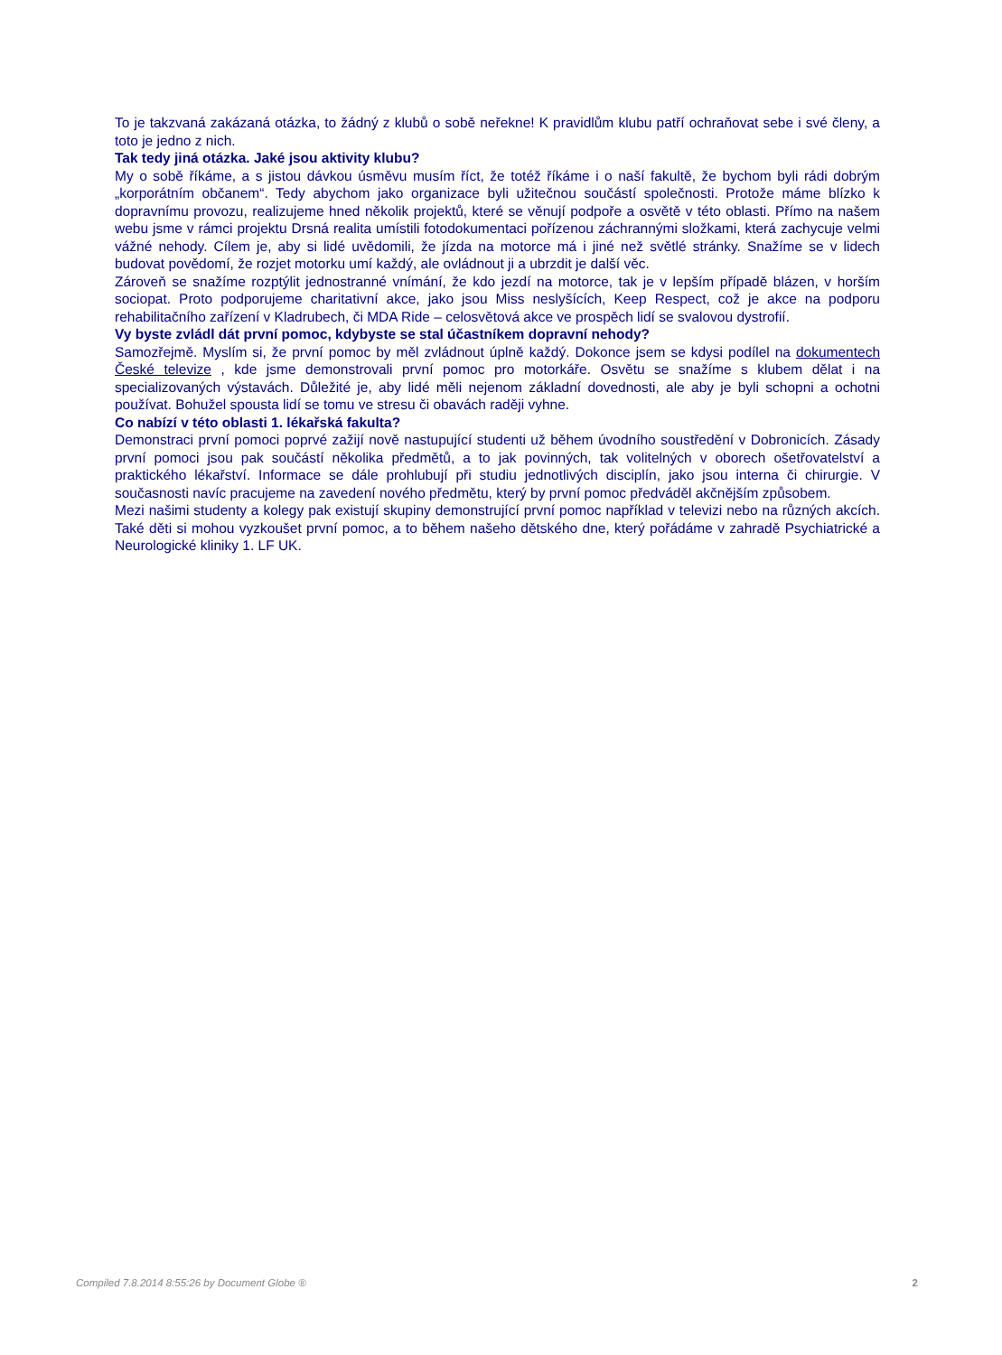To je takzvaná zakázaná otázka, to žádný z klubů o sobě neřekne! K pravidlům klubu patří ochraňovat sebe i své členy, a toto je jedno z nich.
Tak tedy jiná otázka. Jaké jsou aktivity klubu?
My o sobě říkáme, a s jistou dávkou úsměvu musím říct, že totéž říkáme i o naší fakultě, že bychom byli rádi dobrým „korporátním občanem“. Tedy abychom jako organizace byli užitečnou součástí společnosti. Protože máme blízko k dopravnímu provozu, realizujeme hned několik projektů, které se věnují podpoře a osvětě v této oblasti. Přímo na našem webu jsme v rámci projektu Drsná realita umístili fotodokumentaci pořízenou záchrannými složkami, která zachycuje velmi vážné nehody. Cílem je, aby si lidé uvědomili, že jízda na motorce má i jiné než světlé stránky. Snažíme se v lidech budovat povědomí, že rozjet motorku umí každý, ale ovládnout ji a ubrzdit je další věc.
Zároveň se snažíme rozptýlit jednostranné vnímání, že kdo jezdí na motorce, tak je v lepším případě blázen, v horším sociopat. Proto podporujeme charitativní akce, jako jsou Miss neslyšících, Keep Respect, což je akce na podporu rehabilitačního zařízení v Kladrubech, či MDA Ride – celosvětová akce ve prospěch lidí se svalovou dystrofií.
Vy byste zvládl dát první pomoc, kdybyste se stal účastníkem dopravní nehody?
Samozřejmě. Myslím si, že první pomoc by měl zvládnout úplně každý. Dokonce jsem se kdysi podílel na dokumentech České televize , kde jsme demonstrovali první pomoc pro motorkáře. Osvětu se snažíme s klubem dělat i na specializovaných výstavách. Důležité je, aby lidé měli nejenom základní dovednosti, ale aby je byli schopni a ochotni používat. Bohužel spousta lidí se tomu ve stresu či obavách raději vyhne.
Co nabízí v této oblasti 1. lékařská fakulta?
Demonstraci první pomoci poprvé zažijí nově nastupující studenti už během úvodního soustředění v Dobronicích. Zásady první pomoci jsou pak součástí několika předmětů, a to jak povinných, tak volitelných v oborech ošetřovatelství a praktického lékařství. Informace se dále prohlubují při studiu jednotlivých disciplín, jako jsou interna či chirurgie. V současnosti navíc pracujeme na zavedení nového předmětu, který by první pomoc předváděl akčnějším způsobem.
Mezi našimi studenty a kolegy pak existují skupiny demonstrující první pomoc například v televizi nebo na různých akcích. Také děti si mohou vyzkoušet první pomoc, a to během našeho dětského dne, který pořádáme v zahradě Psychiatrické a Neurologické kliniky 1. LF UK.
Compiled 7.8.2014 8:55:26 by Document Globe ® 2